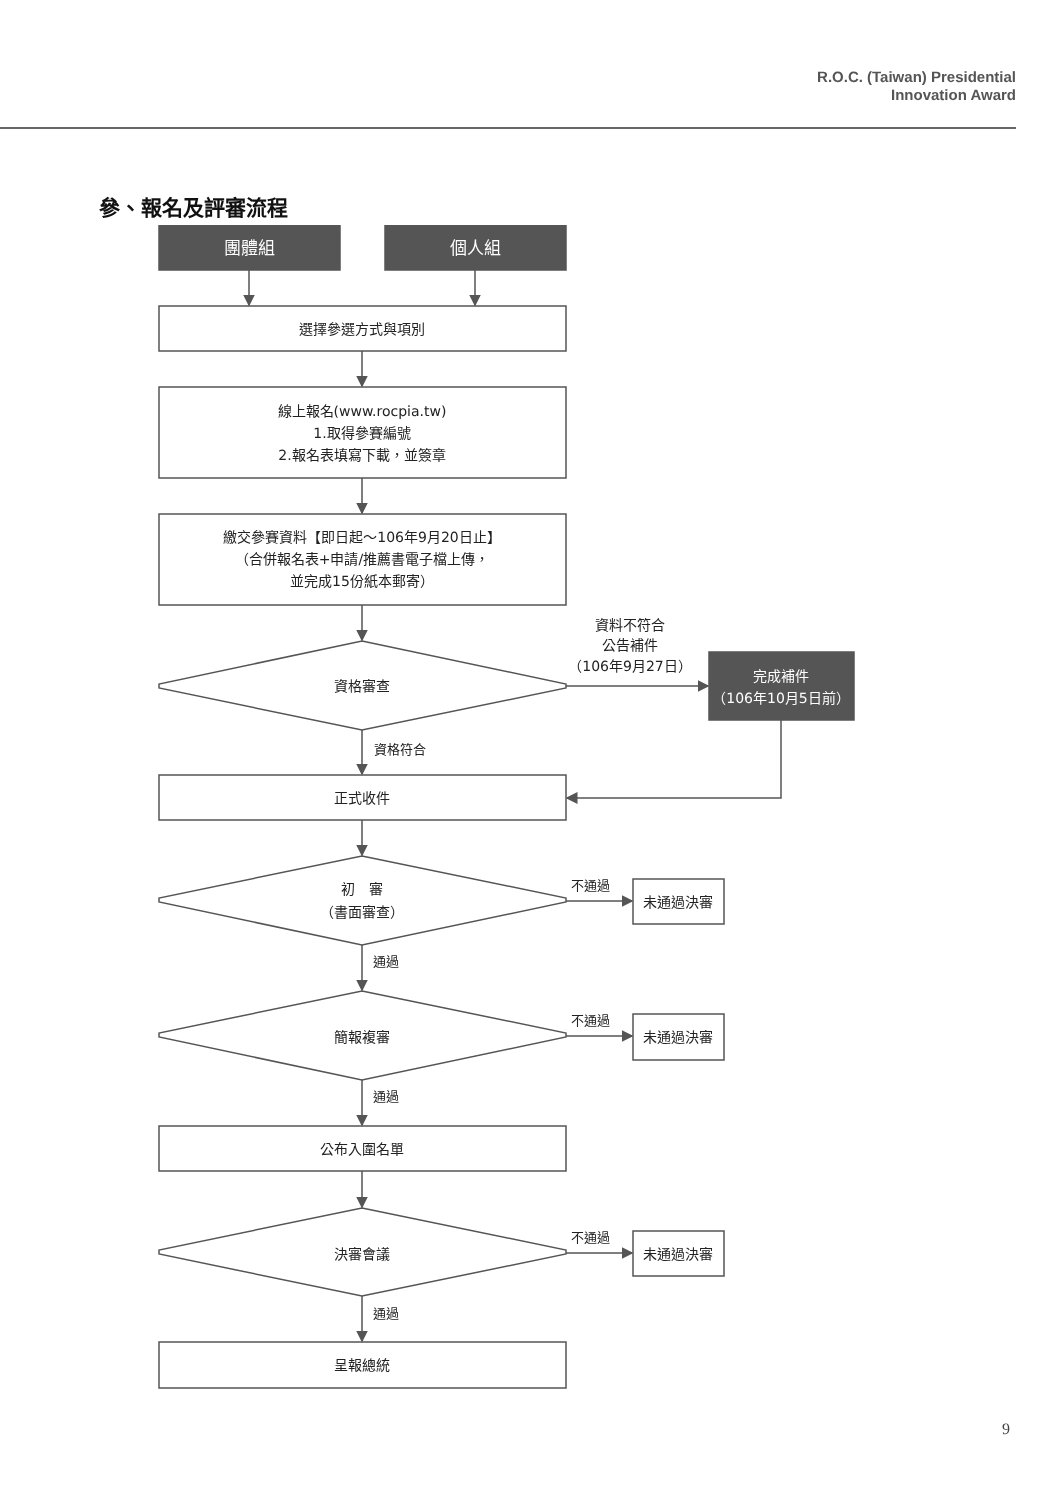R.O.C. (Taiwan) Presidential
Innovation Award
參、報名及評審流程
團體組
個人組
選擇參選方式與項別
線上報名(www.rocpia.tw)
1.取得參賽編號
2.報名表填寫下載，並簽章
繳交參賽資料【即日起～106年9月20日止】
（合併報名表+申請/推薦書電子檔上傳，
並完成15份紙本郵寄）
資格審查
資料不符合
公告補件
（106年9月27日）
完成補件
（106年10月5日前）
資格符合
正式收件
初　審
（書面審查）
不通過
未通過決審
通過
簡報複審
不通過
未通過決審
通過
公布入圍名單
決審會議
不通過
未通過決審
通過
呈報總統
9